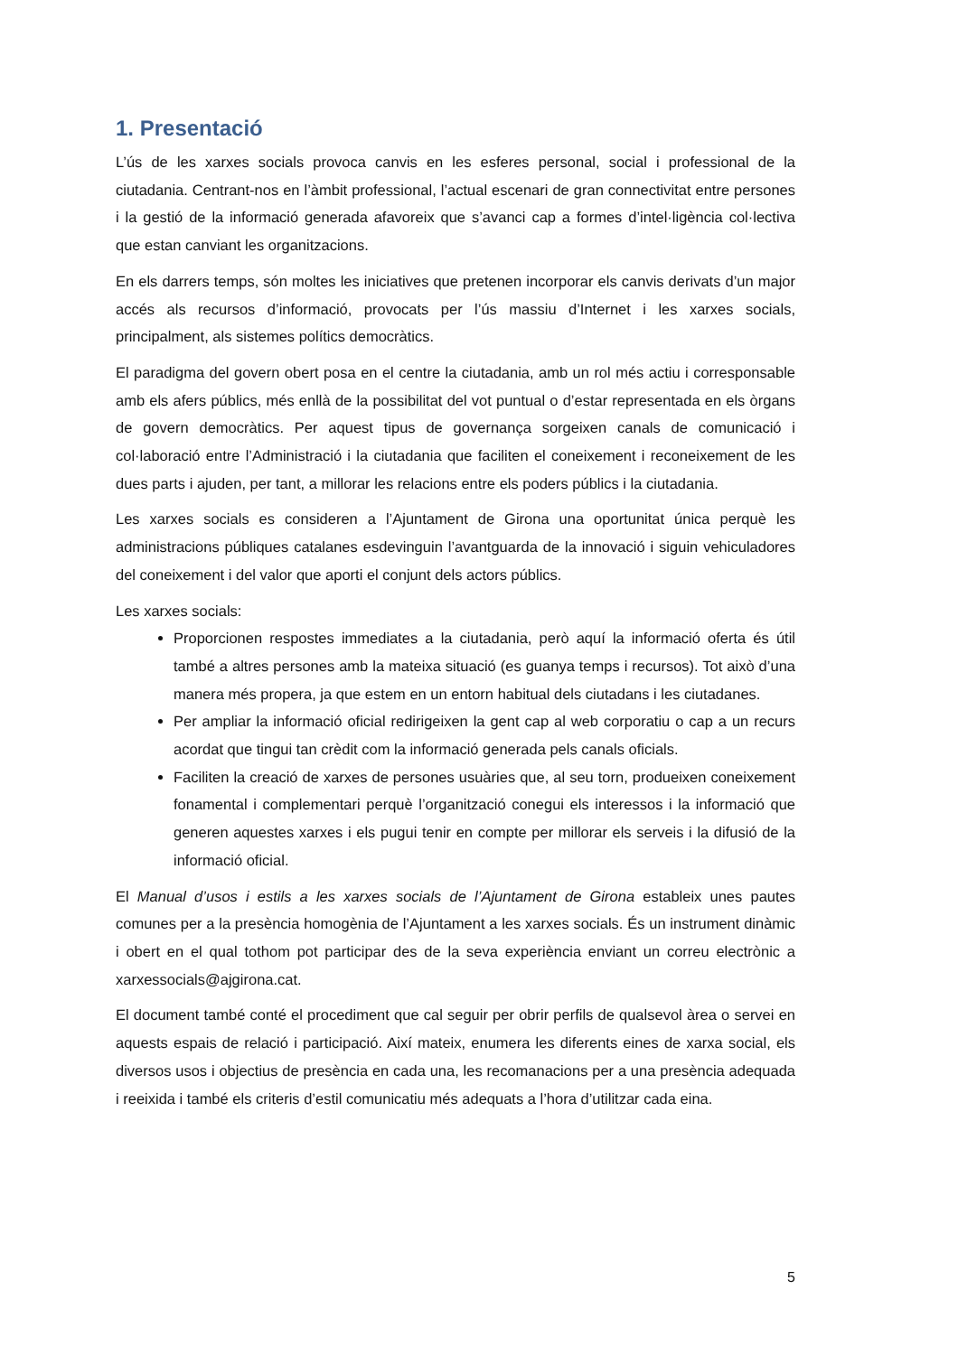1. Presentació
L’ús de les xarxes socials provoca canvis en les esferes personal, social i professional de la ciutadania. Centrant-nos en l’àmbit professional, l’actual escenari de gran connectivitat entre persones i la gestió de la informació generada afavoreix que s’avanci cap a formes d’intel·ligència col·lectiva que estan canviant les organitzacions.
En els darrers temps, són moltes les iniciatives que pretenen incorporar els canvis derivats d’un major accés als recursos d’informació, provocats per l’ús massiu d’Internet i les xarxes socials, principalment, als sistemes polítics democràtics.
El paradigma del govern obert posa en el centre la ciutadania, amb un rol més actiu i corresponsable amb els afers públics, més enllà de la possibilitat del vot puntual o d’estar representada en els òrgans de govern democràtics. Per aquest tipus de governança sorgeixen canals de comunicació i col·laboració entre l’Administració i la ciutadania que faciliten el coneixement i reconeixement de les dues parts i ajuden, per tant, a millorar les relacions entre els poders públics i la ciutadania.
Les xarxes socials es consideren a l’Ajuntament de Girona una oportunitat única perquè les administracions públiques catalanes esdevinguin l’avantguarda de la innovació i siguin vehiculadores del coneixement i del valor que aporti el conjunt dels actors públics.
Les xarxes socials:
Proporcionen respostes immediates a la ciutadania, però aquí la informació oferta és útil també a altres persones amb la mateixa situació (es guanya temps i recursos). Tot això d’una manera més propera, ja que estem en un entorn habitual dels ciutadans i les ciutadanes.
Per ampliar la informació oficial redirigeixen la gent cap al web corporatiu o cap a un recurs acordat que tingui tan crèdit com la informació generada pels canals oficials.
Faciliten la creació de xarxes de persones usuàries que, al seu torn, produeixen coneixement fonamental i complementari perquè l’organització conegui els interessos i la informació que generen aquestes xarxes i els pugui tenir en compte per millorar els serveis i la difusió de la informació oficial.
El Manual d’usos i estils a les xarxes socials de l’Ajuntament de Girona estableix unes pautes comunes per a la presència homogènia de l’Ajuntament a les xarxes socials. És un instrument dinàmic i obert en el qual tothom pot participar des de la seva experiència enviant un correu electrònic a xarxessocials@ajgirona.cat.
El document també conté el procediment que cal seguir per obrir perfils de qualsevol àrea o servei en aquests espais de relació i participació. Així mateix, enumera les diferents eines de xarxa social, els diversos usos i objectius de presència en cada una, les recomanacions per a una presència adequada i reeixida i també els criteris d’estil comunicatiu més adequats a l’hora d’utilitzar cada eina.
5